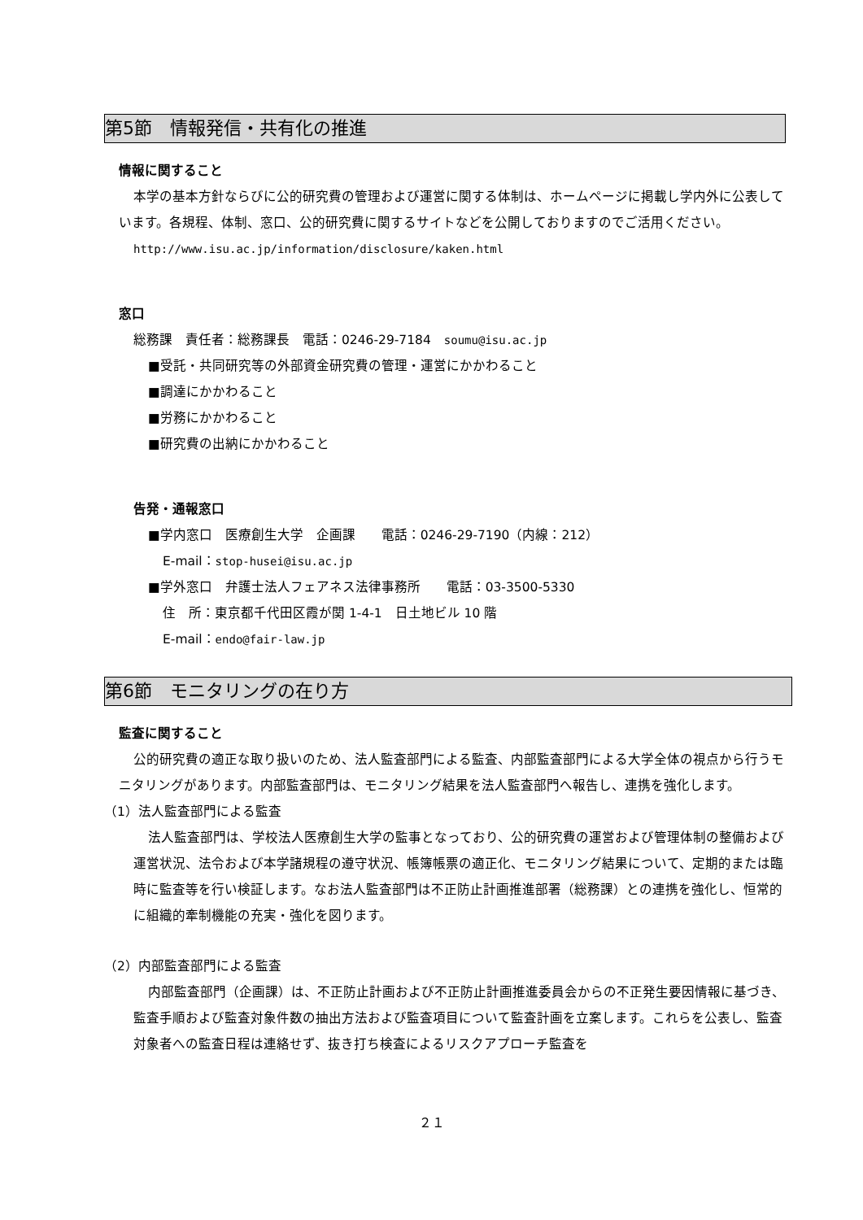第5節　情報発信・共有化の推進
情報に関すること
本学の基本方針ならびに公的研究費の管理および運営に関する体制は、ホームページに掲載し学内外に公表しています。各規程、体制、窓口、公的研究費に関するサイトなどを公開しておりますのでご活用ください。
http://www.isu.ac.jp/information/disclosure/kaken.html
窓口
総務課　責任者：総務課長　電話：0246-29-7184　soumu@isu.ac.jp
■受託・共同研究等の外部資金研究費の管理・運営にかかわること
■調達にかかわること
■労務にかかわること
■研究費の出納にかかわること
告発・通報窓口
■学内窓口　医療創生大学　企画課　　電話：0246-29-7190（内線：212）
E-mail：stop-husei@isu.ac.jp
■学外窓口　弁護士法人フェアネス法律事務所　　電話：03-3500-5330
住　所：東京都千代田区霞が関 1-4-1　日土地ビル 10 階
E-mail：endo@fair-law.jp
第6節　モニタリングの在り方
監査に関すること
公的研究費の適正な取り扱いのため、法人監査部門による監査、内部監査部門による大学全体の視点から行うモニタリングがあります。内部監査部門は、モニタリング結果を法人監査部門へ報告し、連携を強化します。
（1）法人監査部門による監査
法人監査部門は、学校法人医療創生大学の監事となっており、公的研究費の運営および管理体制の整備および運営状況、法令および本学諸規程の遵守状況、帳簿帳票の適正化、モニタリング結果について、定期的または臨時に監査等を行い検証します。なお法人監査部門は不正防止計画推進部署（総務課）との連携を強化し、恒常的に組織的牽制機能の充実・強化を図ります。
（2）内部監査部門による監査
内部監査部門（企画課）は、不正防止計画および不正防止計画推進委員会からの不正発生要因情報に基づき、監査手順および監査対象件数の抽出方法および監査項目について監査計画を立案します。これらを公表し、監査対象者への監査日程は連絡せず、抜き打ち検査によるリスクアプローチ監査を
２１